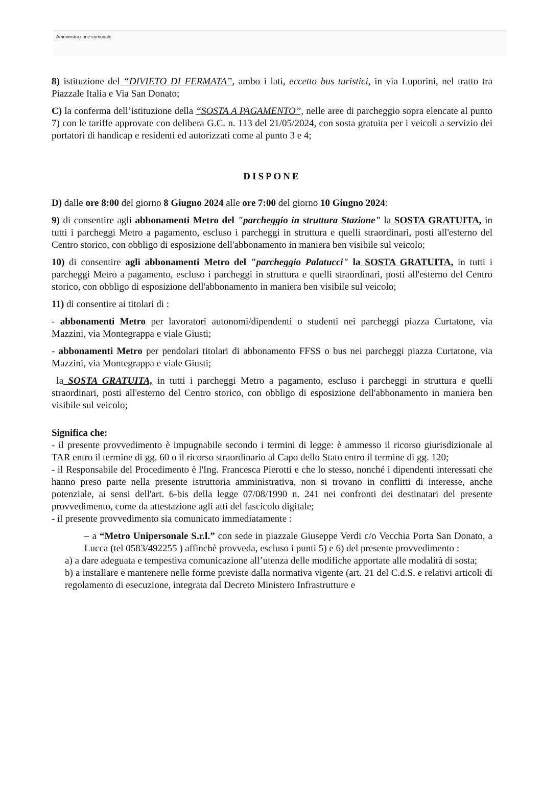Amministrazione comunale
8) istituzione del “DIVIETO DI FERMATA”, ambo i lati, eccetto bus turistici, in via Luporini, nel tratto tra Piazzale Italia e Via San Donato;
C) la conferma dell’istituzione della “SOSTA A PAGAMENTO”, nelle aree di parcheggio sopra elencate al punto 7) con le tariffe approvate con delibera G.C. n. 113 del 21/05/2024, con sosta gratuita per i veicoli a servizio dei portatori di handicap e residenti ed autorizzati come al punto 3 e 4;
DISPONE
D) dalle ore 8:00 del giorno 8 Giugno 2024 alle ore 7:00 del giorno 10 Giugno 2024:
9) di consentire agli abbonamenti Metro del "parcheggio in struttura Stazione" la SOSTA GRATUITA, in tutti i parcheggi Metro a pagamento, escluso i parcheggi in struttura e quelli straordinari, posti all'esterno del Centro storico, con obbligo di esposizione dell'abbonamento in maniera ben visibile sul veicolo;
10) di consentire agli abbonamenti Metro del "parcheggio Palatucci" la SOSTA GRATUITA, in tutti i parcheggi Metro a pagamento, escluso i parcheggi in struttura e quelli straordinari, posti all'esterno del Centro storico, con obbligo di esposizione dell'abbonamento in maniera ben visibile sul veicolo;
11) di consentire ai titolari di :
- abbonamenti Metro per lavoratori autonomi/dipendenti o studenti nei parcheggi piazza Curtatone, via Mazzini, via Montegrappa e viale Giusti;
- abbonamenti Metro per pendolari titolari di abbonamento FFSS o bus nei parcheggi piazza Curtatone, via Mazzini, via Montegrappa e viale Giusti;
la SOSTA GRATUITA, in tutti i parcheggi Metro a pagamento, escluso i parcheggi in struttura e quelli straordinari, posti all'esterno del Centro storico, con obbligo di esposizione dell'abbonamento in maniera ben visibile sul veicolo;
Significa che:
- il presente provvedimento è impugnabile secondo i termini di legge: è ammesso il ricorso giurisdizionale al TAR entro il termine di gg. 60 o il ricorso straordinario al Capo dello Stato entro il termine di gg. 120;
- il Responsabile del Procedimento è l'Ing. Francesca Pierotti e che lo stesso, nonché i dipendenti interessati che hanno preso parte nella presente istruttoria amministrativa, non si trovano in conflitti di interesse, anche potenziale, ai sensi dell'art. 6-bis della legge 07/08/1990 n. 241 nei confronti dei destinatari del presente provvedimento, come da attestazione agli atti del fascicolo digitale;
- il presente provvedimento sia comunicato immediatamente :
– a “Metro Unipersonale S.r.l.” con sede in piazzale Giuseppe Verdi c/o Vecchia Porta San Donato, a Lucca (tel 0583/492255 ) affinchè provveda, escluso i punti 5) e 6) del presente provvedimento :
a) a dare adeguata e tempestiva comunicazione all’utenza delle modifiche apportate alle modalità di sosta;
b) a installare e mantenere nelle forme previste dalla normativa vigente (art. 21 del C.d.S. e relativi articoli di regolamento di esecuzione, integrata dal Decreto Ministero Infrastrutture e